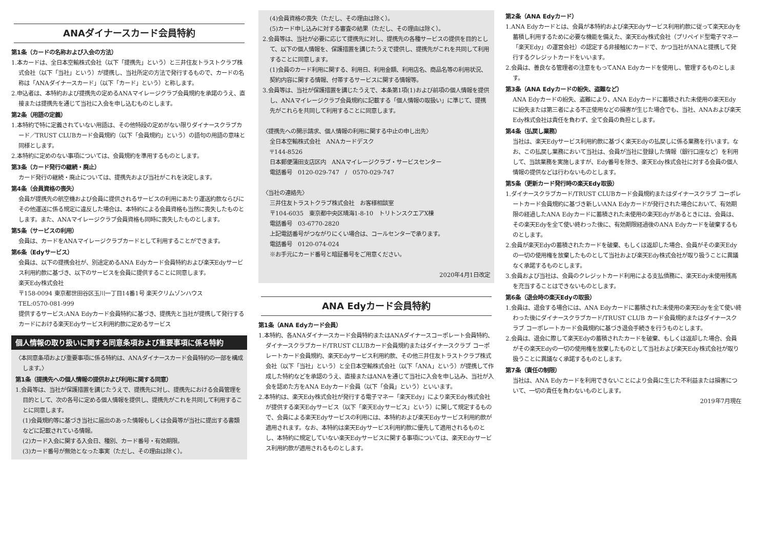ANAダイナースカード会員特約
第1条（カードの名称および入会の方法）
1.本カードは、全日本空輸株式会社（以下「提携先」という）と三井住友トラストクラブ株式会社（以下「当社」という）が提携し、当社所定の方法で発行するもので、カードの名称は「ANAダイナースカード」（以下「カード」という）と称します。
2.申込者は、本特約および提携先の定めるANAマイレージクラブ会員規約を承諾のうえ、直接または提携先を通じて当社に入会を申し込むものとします。
第2条（用語の定義）
1.本特約で特に定義されていない用語は、その他特段の定めがない限りダイナースクラブカード／TRUST CLUBカード会員規約（以下「会員規約」という）の語句の用語の意味と同様とします。
2.本特約に定めのない事項については、会員規約を準用するものとします。
第3条（カード発行の継続・廃止）
カード発行の継続・廃止については、提携先および当社がこれを決定します。
第4条（会員資格の喪失）
会員が提携先の航空機および会員に提供されるサービスの利用にあたり運送約款ならびにその他運送に係る規定に違反した場合は、本特約による会員資格も当然に喪失したものとします。また、ANAマイレージクラブ会員資格も同時に喪失したものとします。
第5条（サービスの利用）
会員は、カードをANAマイレージクラブカードとして利用することができます。
第6条（Edyサービス）
会員は、以下の提携会社が、別途定めるANA Edyカード会員特約および楽天Edyサービス利用約款に基づき、以下のサービスを会員に提供することに同意します。
楽天Edy株式会社
〒158-0094 東京都世田谷区玉川一丁目14番1号 楽天クリムゾンハウス
TEL:0570-081-999
提供するサービス:ANA Edyカード会員特約に基づき、提携先と当社が提携して発行するカードにおける楽天Edyサービス利用約款に定めるサービス
個人情報の取り扱いに関する同意条項および重要事項に係る特約
〈本同意条項および重要事項に係る特約は、ANAダイナースカード会員特約の一部を構成します。〉
第1条（提携先への個人情報の提供および利用に関する同意）
1.会員等は、当社が保護措置を講じたうえで、提携先に対し、提携先における会員管理を目的として、次の各号に定める個人情報を提供し、提携先がこれを共同して利用することに同意します。
(1)会員規約等に基づき当社に届出のあった情報もしくは会員等が当社に提出する書類などに記載されている情報。
(2)カード入会に関する入会日、種別、カード番号・有効期限。
(3)カード番号が無効となった事実（ただし、その理由は除く）。
(4)会員資格の喪失（ただし、その理由は除く）。
(5)カード申し込みに対する審査の結果（ただし、その理由は除く）。
2.会員等は、当社が必要に応じて提携先に対し、提携先の各種サービスの提供を目的として、以下の個人情報を、保護措置を講じたうえで提供し、提携先がこれを共同して利用することに同意します。
(1)会員のカード利用に関する、利用日、利用金額、利用店名、商品名等の利用状況、契約内容に関する情報、付帯するサービスに関する情報等。
3.会員等は、当社が保護措置を講じたうえで、本条第1項(1)および前項の個人情報を提供し、ANAマイレージクラブ会員規約に記載する「個人情報の取扱い」に準じて、提携先がこれらを共同して利用することに同意します。
〈提携先への開示請求、個人情報の利用に関する中止の申し出先〉
全日本空輸株式会社　ANAカードデスク
〒144-8526
日本郵便蒲田支店区内　ANAマイレージクラブ・サービスセンター
電話番号　0120-029-747　/　0570-029-747
〈当社の連絡先〉
三井住友トラストクラブ株式会社　お客様相談室
〒104-6035　東京都中央区晴海1-8-10　トリトンスクエアX棟
電話番号　03-6770-2820
上記電話番号がつながりにくい場合は、コールセンターで承ります。
電話番号　0120-074-024
※お手元にカード番号と暗証番号をご用意ください。
2020年4月1日改定
ANA Edyカード会員特約
第1条（ANA Edyカード会員）
1.本特約、各ANAダイナースカード会員特約またはANAダイナースコーポレート会員特約、ダイナースクラブカード/TRUST CLUBカード会員規約またはダイナースクラブ コーポレートカード会員規約、楽天Edyサービス利用約款、その他三井住友トラストクラブ株式会社（以下「当社」という）と全日本空輸株式会社（以下「ANA」という）が提携して作成した特約などを承認のうえ、直接またはANAを通じて当社に入会を申し込み、当社が入会を認めた方をANA Edyカード会員（以下「会員」という）といいます。
2.本特約は、楽天Edy株式会社が発行する電子マネー「楽天Edy」により楽天Edy株式会社が提供する楽天Edyサービス（以下「楽天Edyサービス」という）に関して規定するもので、会員による楽天Edyサービスの利用には、本特約および楽天Edyサービス利用約款が適用されます。なお、本特約は楽天Edyサービス利用約款に優先して適用されるものとし、本特約に規定していない楽天Edyサービスに関する事項については、楽天Edyサービス利用約款が適用されるものとします。
第2条（ANA Edyカード）
1.ANA Edyカードとは、会員が本特約および楽天Edyサービス利用約款に従って楽天Edyを蓄積し利用するために必要な機能を備えた、楽天Edy株式会社（プリペイド型電子マネー「楽天Edy」の運営会社）の認定する非接触ICカードで、かつ当社がANAと提携して発行するクレジットカードをいいます。
2.会員は、善良なる管理者の注意をもってANA Edyカードを使用し、管理するものとします。
第3条（ANA Edyカードの紛失、盗難など）
ANA Edyカードの紛失、盗難により、ANA Edyカードに蓄積された未使用の楽天Edyに紛失または第三者による不正使用などの損害が生じた場合でも、当社、ANAおよび楽天Edy株式会社は責任を負わず、全て会員の負担とします。
第4条（払戻し業務）
当社は、楽天Edyサービス利用約款に基づく楽天Edyの払戻しに係る業務を行います。なお、この払戻し業務において当社は、会員が当社に登録した情報（銀行口座など）を利用して、当該業務を実施しますが、Edy番号を除き、楽天Edy株式会社に対する会員の個人情報の提供などは行わないものとします。
第5条（更新カード発行時の楽天Edy取扱）
1.ダイナースクラブカード/TRUST CLUBカード会員規約またはダイナースクラブ コーポレートカード会員規約に基づき新しいANA Edyカードが発行された場合において、有効期限の経過したANA Edyカードに蓄積された未使用の楽天Edyがあるときには、会員は、その楽天Edyを全て使い終わった後に、有効期限経過後のANA Edyカードを破棄するものとします。
2.会員が楽天Edyの蓄積されたカードを破棄、もしくは返却した場合、会員がその楽天Edyの一切の使用権を放棄したものとして当社および楽天Edy株式会社が取り扱うことに異議なく承諾するものとします。
3.会員および当社は、会員のクレジットカード利用による支払債務に、楽天Edy未使用残高を充当することはできないものとします。
第6条（退会時の楽天Edyの取扱）
1.会員は、退会する場合には、ANA Edyカードに蓄積された未使用の楽天Edyを全て使い終わった後にダイナースクラブカード/TRUST CLUB カード会員規約またはダイナースクラブ コーポレートカード会員規約に基づき退会手続きを行うものとします。
2.会員は、退会に際して楽天Edyの蓄積されたカードを破棄、もしくは返却した場合、会員がその楽天Edyの一切の使用権を放棄したものとして当社および楽天Edy株式会社が取り扱うことに異議なく承諾するものとします。
第7条（責任の制限）
当社は、ANA Edyカードを利用できないことにより会員に生じた不利益または損害について、一切の責任を負わないものとします。
2019年7月現在